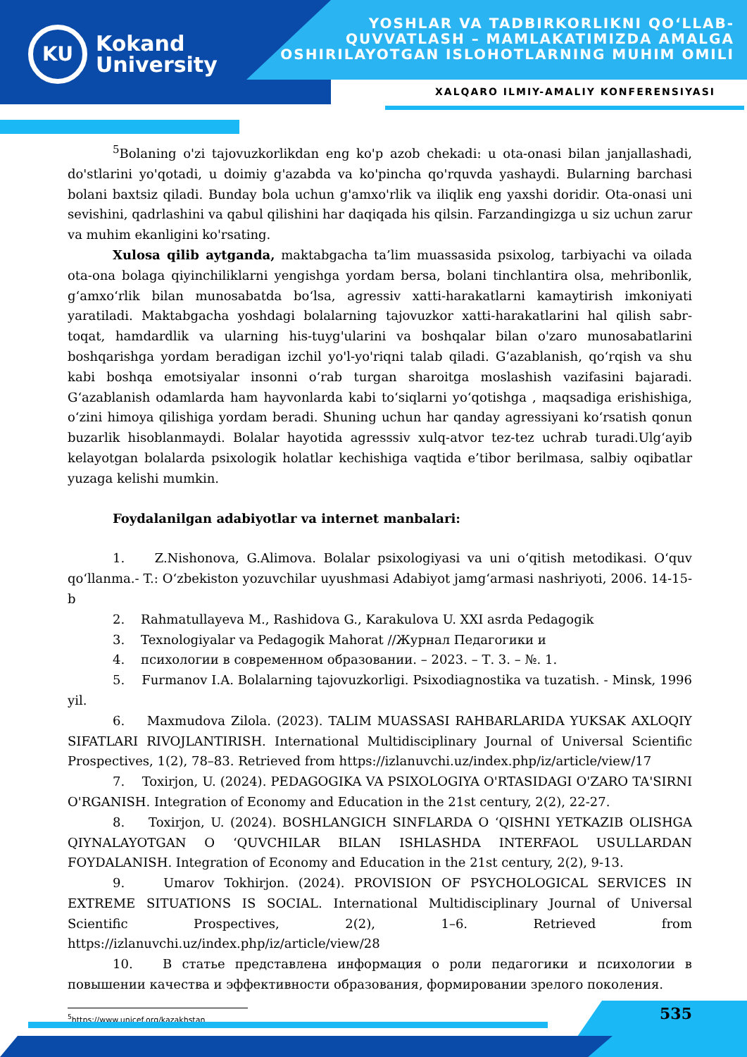KU
Kokand
University
YOSHLAR VA TADBIRKORLIKNI QO‘LLAB-
QUVVATLASH – MAMLAKATIMIZDA AMALGA
OSHIRILAYOTGAN ISLOHOTLARNING MUHIM OMILI
XALQARO ILMIY-AMALIY KONFERENSIYASI
<sup>5</sup> Bolaning o'zi tajovuzkorlikdan eng ko'p azob chekadi: u ota-onasi bilan janjallashadi, do'stlarini yo'qotadi, u doimiy g'azabda va ko'pincha qo'rquvda yashaydi. Bularning barchasi bolani baxtsiz qiladi. Bunday bola uchun g'amxo'rlik va iliqlik eng yaxshi doridir. Ota-onasi uni sevishini, qadrlashini va qabul qilishini har daqiqada his qilsin. Farzandingizga u siz uchun zarur va muhim ekanligini ko'rsating.
Xulosa qilib aytganda, maktabgacha ta’lim muassasida psixolog, tarbiyachi va oilada ota-ona bolaga qiyinchiliklarni yengishga yordam bersa, bolani tinchlantira olsa, mehribonlik, g‘amxo‘rlik bilan munosabatda bo‘lsa, agressiv xatti-harakatlarni kamaytirish imkoniyati yaratiladi. Maktabgacha yoshdagi bolalarning tajovuzkor xatti-harakatlarini hal qilish sabr-toqat, hamdardlik va ularning his-tuyg'ularini va boshqalar bilan o'zaro munosabatlarini boshqarishga yordam beradigan izchil yo'l-yo'riqni talab qiladi. G‘azablanish, qo‘rqish va shu kabi boshqa emotsiyalar insonni o‘rab turgan sharoitga moslashish vazifasini bajaradi. G‘azablanish odamlarda ham hayvonlarda kabi to‘siqlarni yo‘qotishga , maqsadiga erishishiga, o‘zini himoya qilishiga yordam beradi. Shuning uchun har qanday agressiyani ko‘rsatish qonun buzarlik hisoblanmaydi. Bolalar hayotida agresssiv xulq-atvor tez-tez uchrab turadi.Ulg‘ayib kelayotgan bolalarda psixologik holatlar kechishiga vaqtida e’tibor berilmasa, salbiy oqibatlar yuzaga kelishi mumkin.
Foydalanilgan adabiyotlar va internet manbalari:
1. Z.Nishonova, G.Alimova. Bolalar psixologiyasi va uni o‘qitish metodikasi. O‘quv qo‘llanma.- T.: O‘zbekiston yozuvchilar uyushmasi Adabiyot jamg‘armasi nashriyoti, 2006. 14-15-b
2. Rahmatullayeva M., Rashidova G., Karakulova U. XXI asrda Pedagogik
3. Texnologiyalar va Pedagogik Mahorat //Журнал Педагогики и
4. психологии в современном образовании. – 2023. – Т. 3. – №. 1.
5. Furmanov I.A. Bolalarning tajovuzkorligi. Psixodiagnostika va tuzatish. - Minsk, 1996 yil.
6. Maxmudova Zilola. (2023). TALIM MUASSASI RAHBARLARIDA YUKSAK AXLOQIY SIFATLARI RIVOJLANTIRISH. International Multidisciplinary Journal of Universal Scientific Prospectives, 1(2), 78–83. Retrieved from https://izlanuvchi.uz/index.php/iz/article/view/17
7. Toxirjon, U. (2024). PEDAGOGIKA VA PSIXOLOGIYA O'RTASIDAGI O'ZARO TA'SIRNI O'RGANISH. Integration of Economy and Education in the 21st century, 2(2), 22-27.
8. Toxirjon, U. (2024). BOSHLANGICH SINFLARDA O ‘QISHNI YETKAZIB OLISHGA QIYNALAYOTGAN O ‘QUVCHILAR BILAN ISHLASHDA INTERFAOL USULLARDAN FOYDALANISH. Integration of Economy and Education in the 21st century, 2(2), 9-13.
9. Umarov Tokhirjon. (2024). PROVISION OF PSYCHOLOGICAL SERVICES IN EXTREME SITUATIONS IS SOCIAL. International Multidisciplinary Journal of Universal Scientific Prospectives, 2(2), 1–6. Retrieved from https://izlanuvchi.uz/index.php/iz/article/view/28
10. В статье представлена информация о роли педагогики и психологии в повышении качества и эффективности образования, формировании зрелого поколения.
<sup>5</sup> https://www.unicef.org/kazakhstan
535